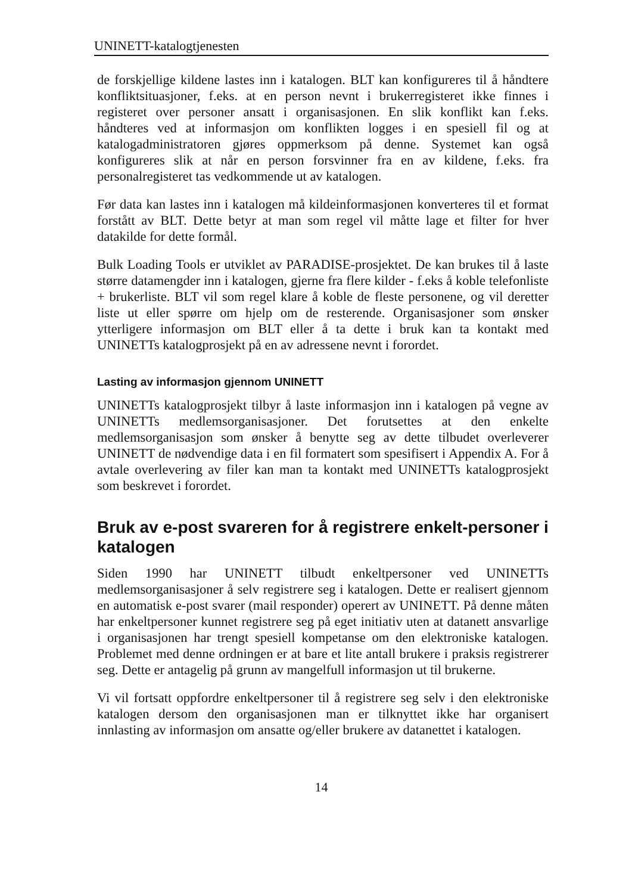UNINETT-katalogtjenesten
de forskjellige kildene lastes inn i katalogen. BLT kan konfigureres til å håndtere konfliktsituasjoner, f.eks. at en person nevnt i brukerregisteret ikke finnes i registeret over personer ansatt i organisasjonen. En slik konflikt kan f.eks. håndteres ved at informasjon om konflikten logges i en spesiell fil og at katalogadministratoren gjøres oppmerksom på denne. Systemet kan også konfigureres slik at når en person forsvinner fra en av kildene, f.eks. fra personalregisteret tas vedkommende ut av katalogen.
Før data kan lastes inn i katalogen må kildeinformasjonen konverteres til et format forstått av BLT. Dette betyr at man som regel vil måtte lage et filter for hver datakilde for dette formål.
Bulk Loading Tools er utviklet av PARADISE-prosjektet. De kan brukes til å laste større datamengder inn i katalogen, gjerne fra flere kilder - f.eks å koble telefonliste + brukerliste. BLT vil som regel klare å koble de fleste personene, og vil deretter liste ut eller spørre om hjelp om de resterende. Organisasjoner som ønsker ytterligere informasjon om BLT eller å ta dette i bruk kan ta kontakt med UNINETTs katalogprosjekt på en av adressene nevnt i forordet.
Lasting av informasjon gjennom UNINETT
UNINETTs katalogprosjekt tilbyr å laste informasjon inn i katalogen på vegne av UNINETTs medlemsorganisasjoner. Det forutsettes at den enkelte medlemsorganisasjon som ønsker å benytte seg av dette tilbudet overleverer UNINETT de nødvendige data i en fil formatert som spesifisert i Appendix A. For å avtale overlevering av filer kan man ta kontakt med UNINETTs katalogprosjekt som beskrevet i forordet.
Bruk av e-post svareren for å registrere enkelt-personer i katalogen
Siden 1990 har UNINETT tilbudt enkeltpersoner ved UNINETTs medlemsorganisasjoner å selv registrere seg i katalogen. Dette er realisert gjennom en automatisk e-post svarer (mail responder) operert av UNINETT. På denne måten har enkeltpersoner kunnet registrere seg på eget initiativ uten at datanett ansvarlige i organisasjonen har trengt spesiell kompetanse om den elektroniske katalogen. Problemet med denne ordningen er at bare et lite antall brukere i praksis registrerer seg. Dette er antagelig på grunn av mangelfull informasjon ut til brukerne.
Vi vil fortsatt oppfordre enkeltpersoner til å registrere seg selv i den elektroniske katalogen dersom den organisasjonen man er tilknyttet ikke har organisert innlasting av informasjon om ansatte og/eller brukere av datanettet i katalogen.
14